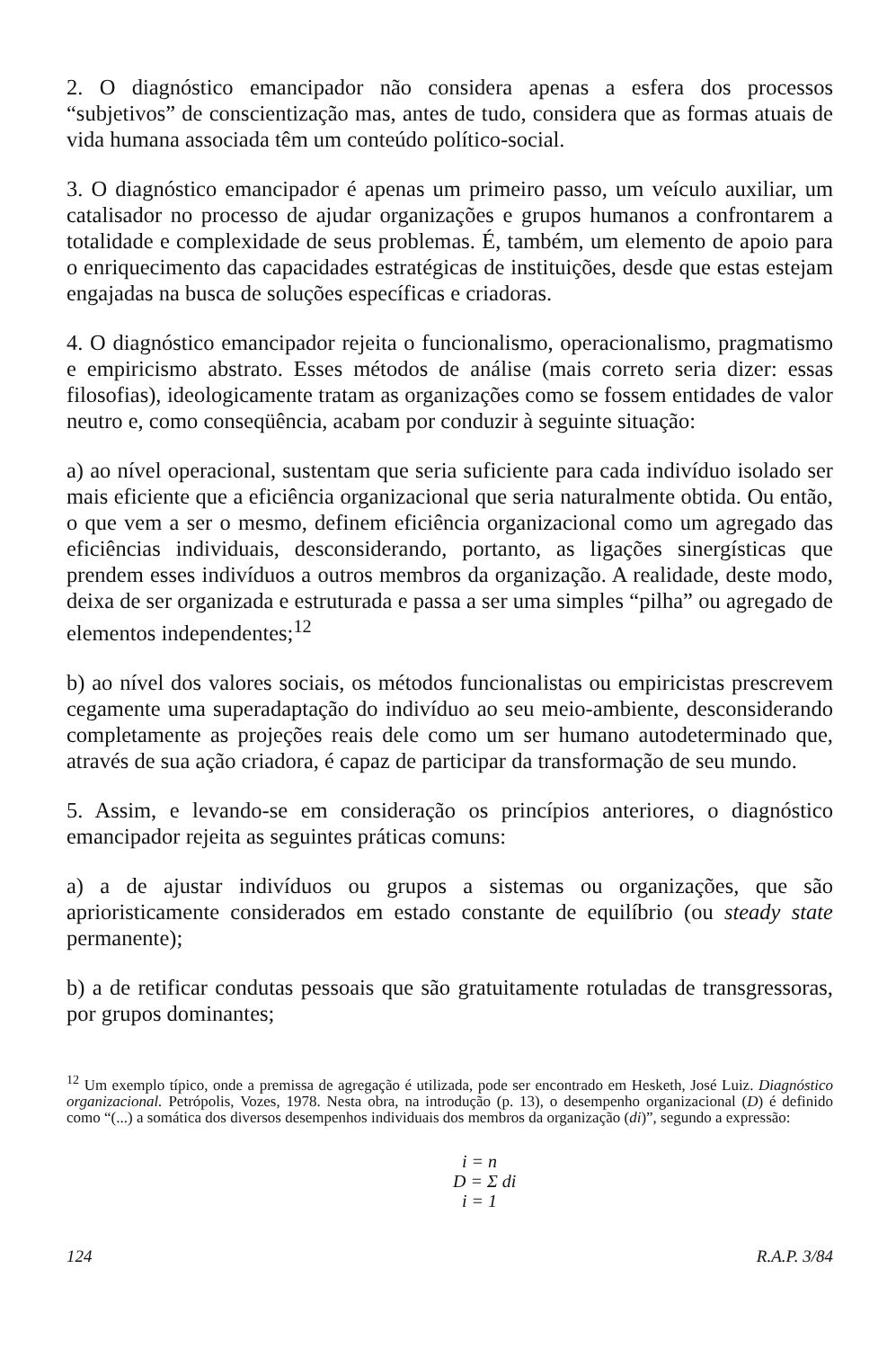2. O diagnóstico emancipador não considera apenas a esfera dos processos “subjetivos” de conscientização mas, antes de tudo, considera que as formas atuais de vida humana associada têm um conteúdo político-social.
3. O diagnóstico emancipador é apenas um primeiro passo, um veículo auxiliar, um catalisador no processo de ajudar organizações e grupos humanos a confrontarem a totalidade e complexidade de seus problemas. É, também, um elemento de apoio para o enriquecimento das capacidades estratégicas de instituições, desde que estas estejam engajadas na busca de soluções específicas e criadoras.
4. O diagnóstico emancipador rejeita o funcionalismo, operacionalismo, pragmatismo e empiricismo abstrato. Esses métodos de análise (mais correto seria dizer: essas filosofias), ideologicamente tratam as organizações como se fossem entidades de valor neutro e, como conseqüência, acabam por conduzir à seguinte situação:
a) ao nível operacional, sustentam que seria suficiente para cada indivíduo isolado ser mais eficiente que a eficiência organizacional que seria naturalmente obtida. Ou então, o que vem a ser o mesmo, definem eficiência organizacional como um agregado das eficiências individuais, desconsiderando, portanto, as ligações sinergísticas que prendem esses indivíduos a outros membros da organização. A realidade, deste modo, deixa de ser organizada e estruturada e passa a ser uma simples “pilha” ou agregado de elementos independentes;<sup>12</sup>
b) ao nível dos valores sociais, os métodos funcionalistas ou empiricistas prescrevem cegamente uma superadaptação do indivíduo ao seu meio-ambiente, desconsiderando completamente as projeções reais dele como um ser humano autodeterminado que, através de sua ação criadora, é capaz de participar da transformação de seu mundo.
5. Assim, e levando-se em consideração os princípios anteriores, o diagnóstico emancipador rejeita as seguintes práticas comuns:
a) a de ajustar indivíduos ou grupos a sistemas ou organizações, que são aprioristicamente considerados em estado constante de equilíbrio (ou steady state permanente);
b) a de retificar condutas pessoais que são gratuitamente rotuladas de transgressoras, por grupos dominantes;
<sup>12</sup> Um exemplo típico, onde a premissa de agregação é utilizada, pode ser encontrado em Hesketh, José Luiz. Diagnóstico organizacional. Petrópolis, Vozes, 1978. Nesta obra, na introdução (p. 13), o desempenho organizacional (D) é definido como “(...) a somática dos diversos desempenhos individuais dos membros da organização (di)”, segundo a expressão:
i = n
D = Σ di
i = 1
124 R.A.P. 3/84